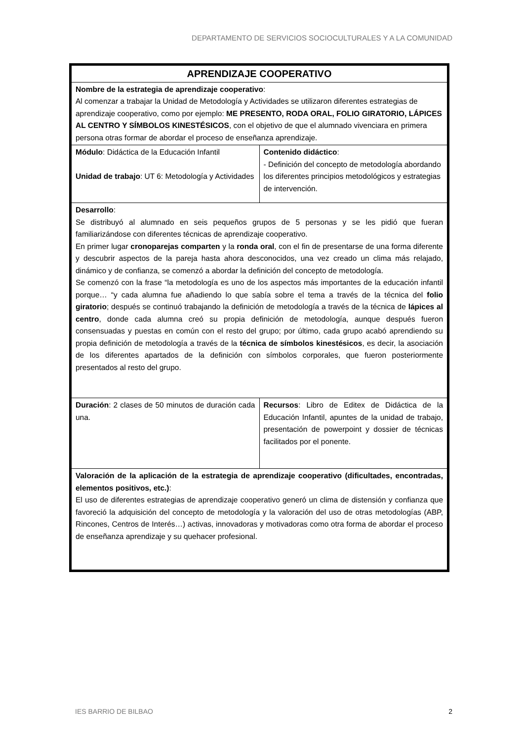DEPARTAMENTO DE SERVICIOS SOCIOCULTURALES Y A LA COMUNIDAD
| APRENDIZAJE COOPERATIVO | |
| --- | --- |
| Nombre de la estrategia de aprendizaje cooperativo : Al comenzar a trabajar la Unidad de Metodología y Actividades se utilizaron diferentes estrategias de aprendizaje cooperativo, como por ejemplo: ME PRESENTO, RODA ORAL, FOLIO GIRATORIO, LÁPICES AL CENTRO Y SÍMBOLOS KINESTÉSICOS , con el objetivo de que el alumnado vivenciara en primera persona otras formar de abordar el proceso de enseñanza aprendizaje. | |
| Módulo : Didáctica de la Educación Infantil Unidad de trabajo : UT 6: Metodología y Actividades | Contenido didáctico : - Definición del concepto de metodología abordando los diferentes principios metodológicos y estrategias de intervención. |
| Desarrollo : Se distribuyó al alumnado en seis pequeños grupos de 5 personas y se les pidió que fueran familiarizándose con diferentes técnicas de aprendizaje cooperativo. En primer lugar cronoparejas comparten y la ronda oral , con el fin de presentarse de una forma diferente y descubrir aspectos de la pareja hasta ahora desconocidos, una vez creado un clima más relajado, dinámico y de confianza, se comenzó a abordar la definición del concepto de metodología. Se comenzó con la frase “la metodología es uno de los aspectos más importantes de la educación infantil porque… “y cada alumna fue añadiendo lo que sabía sobre el tema a través de la técnica del folio giratorio ; después se continuó trabajando la definición de metodología a través de la técnica de lápices al centro , donde cada alumna creó su propia definición de metodología, aunque después fueron consensuadas y puestas en común con el resto del grupo; por último, cada grupo acabó aprendiendo su propia definición de metodología a través de la técnica de símbolos kinestésicos , es decir, la asociación de los diferentes apartados de la definición con símbolos corporales, que fueron posteriormente presentados al resto del grupo. | |
| Duración : 2 clases de 50 minutos de duración cada una. | Recursos : Libro de Editex de Didáctica de la Educación Infantil, apuntes de la unidad de trabajo, presentación de powerpoint y dossier de técnicas facilitados por el ponente. |
| Valoración de la aplicación de la estrategia de aprendizaje cooperativo (dificultades, encontradas, elementos positivos, etc.) : El uso de diferentes estrategias de aprendizaje cooperativo generó un clima de distensión y confianza que favoreció la adquisición del concepto de metodología y la valoración del uso de otras metodologías (ABP, Rincones, Centros de Interés…) activas, innovadoras y motivadoras como otra forma de abordar el proceso de enseñanza aprendizaje y su quehacer profesional. | |
IES BARRIO DE BILBAO 2